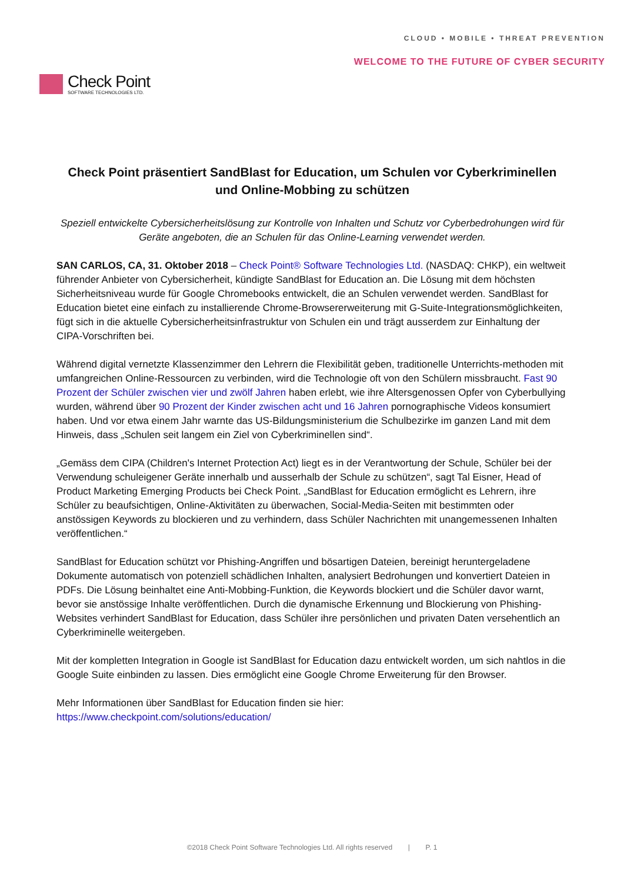Check Point
SOFTWARE TECHNOLOGIES LTD.
CLOUD • MOBILE • THREAT PREVENTION
WELCOME TO THE FUTURE OF CYBER SECURITY
Check Point präsentiert SandBlast for Education, um Schulen vor Cyberkriminellen und Online-Mobbing zu schützen
Speziell entwickelte Cybersicherheitslösung zur Kontrolle von Inhalten und Schutz vor Cyberbedrohungen wird für Geräte angeboten, die an Schulen für das Online-Learning verwendet werden.
SAN CARLOS, CA, 31. Oktober 2018 – Check Point® Software Technologies Ltd. (NASDAQ: CHKP), ein weltweit führender Anbieter von Cybersicherheit, kündigte SandBlast for Education an. Die Lösung mit dem höchsten Sicherheitsniveau wurde für Google Chromebooks entwickelt, die an Schulen verwendet werden. SandBlast for Education bietet eine einfach zu installierende Chrome-Browsererweiterung mit G-Suite-Integrationsmöglichkeiten, fügt sich in die aktuelle Cybersicherheitsinfrastruktur von Schulen ein und trägt ausserdem zur Einhaltung der CIPA-Vorschriften bei.
Während digital vernetzte Klassenzimmer den Lehrern die Flexibilität geben, traditionelle Unterrichts-methoden mit umfangreichen Online-Ressourcen zu verbinden, wird die Technologie oft von den Schülern missbraucht. Fast 90 Prozent der Schüler zwischen vier und zwölf Jahren haben erlebt, wie ihre Altersgenossen Opfer von Cyberbullying wurden, während über 90 Prozent der Kinder zwischen acht und 16 Jahren pornographische Videos konsumiert haben. Und vor etwa einem Jahr warnte das US-Bildungsministerium die Schulbezirke im ganzen Land mit dem Hinweis, dass „Schulen seit langem ein Ziel von Cyberkriminellen sind“.
„Gemäss dem CIPA (Children's Internet Protection Act) liegt es in der Verantwortung der Schule, Schüler bei der Verwendung schuleigener Geräte innerhalb und ausserhalb der Schule zu schützen“, sagt Tal Eisner, Head of Product Marketing Emerging Products bei Check Point. „SandBlast for Education ermöglicht es Lehrern, ihre Schüler zu beaufsichtigen, Online-Aktivitäten zu überwachen, Social-Media-Seiten mit bestimmten oder anstössigen Keywords zu blockieren und zu verhindern, dass Schüler Nachrichten mit unangemessenen Inhalten veröffentlichen.“
SandBlast for Education schützt vor Phishing-Angriffen und bösartigen Dateien, bereinigt heruntergeladene Dokumente automatisch von potenziell schädlichen Inhalten, analysiert Bedrohungen und konvertiert Dateien in PDFs. Die Lösung beinhaltet eine Anti-Mobbing-Funktion, die Keywords blockiert und die Schüler davor warnt, bevor sie anstössige Inhalte veröffentlichen. Durch die dynamische Erkennung und Blockierung von Phishing-Websites verhindert SandBlast for Education, dass Schüler ihre persönlichen und privaten Daten versehentlich an Cyberkriminelle weitergeben.
Mit der kompletten Integration in Google ist SandBlast for Education dazu entwickelt worden, um sich nahtlos in die Google Suite einbinden zu lassen. Dies ermöglicht eine Google Chrome Erweiterung für den Browser.
Mehr Informationen über SandBlast for Education finden sie hier:
https://www.checkpoint.com/solutions/education/
©2018 Check Point Software Technologies Ltd. All rights reserved | P. 1